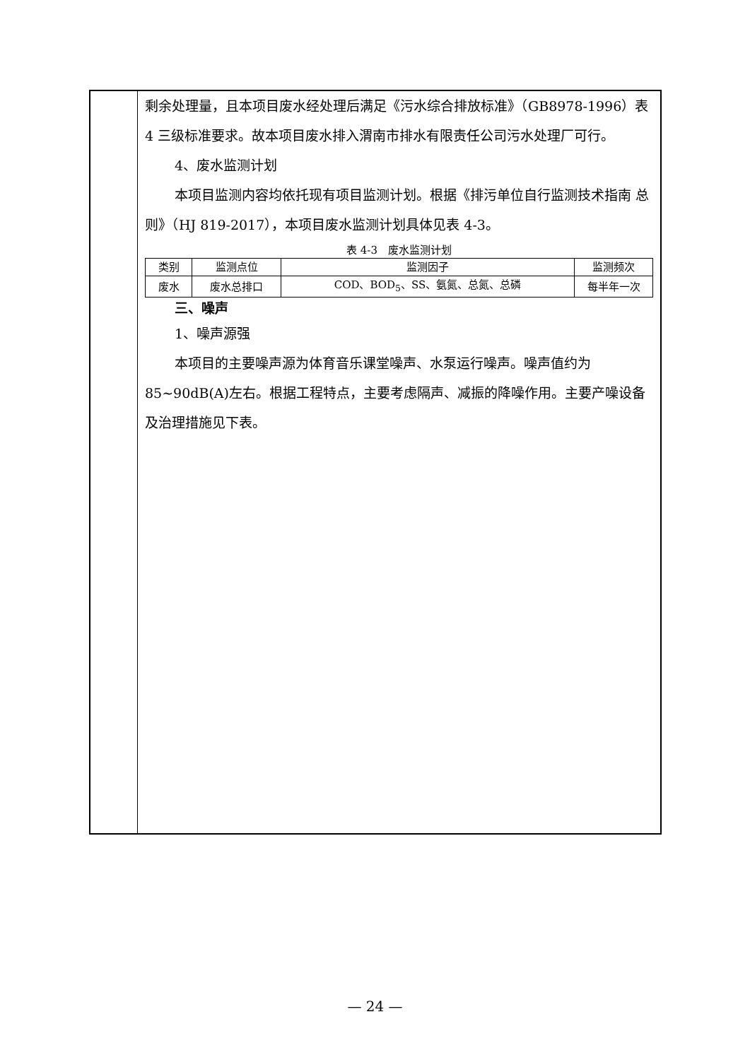剩余处理量，且本项目废水经处理后满足《污水综合排放标准》（GB8978-1996）表 4 三级标准要求。故本项目废水排入渭南市排水有限责任公司污水处理厂可行。
4、废水监测计划
本项目监测内容均依托现有项目监测计划。根据《排污单位自行监测技术指南 总则》（HJ 819-2017），本项目废水监测计划具体见表 4-3。
表 4-3　废水监测计划
| 类别 | 监测点位 | 监测因子 | 监测频次 |
| --- | --- | --- | --- |
| 废水 | 废水总排口 | COD、BOD<sub>5</sub>、SS、氨氮、总氮、总磷 | 每半年一次 |
三、噪声
1、噪声源强
本项目的主要噪声源为体育音乐课堂噪声、水泵运行噪声。噪声值约为 85~90dB(A)左右。根据工程特点，主要考虑隔声、减振的降噪作用。主要产噪设备及治理措施见下表。
— 24 —